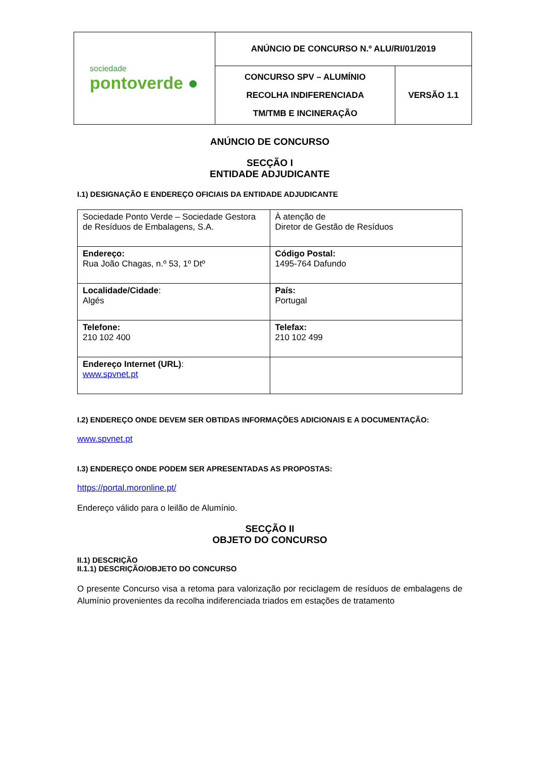| sociedade pontoverde ● | ANÚNCIO DE CONCURSO N.º ALU/RI/01/2019 | |
| | CONCURSO SPV – ALUMÍNIO RECOLHA INDIFERENCIADA TM/TMB E INCINERAÇÃO | VERSÃO 1.1 |
ANÚNCIO DE CONCURSO
SECÇÃO I
ENTIDADE ADJUDICANTE
I.1) DESIGNAÇÃO E ENDEREÇO OFICIAIS DA ENTIDADE ADJUDICANTE
| Sociedade Ponto Verde – Sociedade Gestora de Resíduos de Embalagens, S.A. | À atenção de Diretor de Gestão de Resíduos |
| Endereço: Rua João Chagas, n.º 53, 1º Dtº | Código Postal: 1495-764 Dafundo |
| Localidade/Cidade : Algés | País: Portugal |
| Telefone: 210 102 400 | Telefax: 210 102 499 |
| Endereço Internet (URL) : www.spvnet.pt | |
I.2) ENDEREÇO ONDE DEVEM SER OBTIDAS INFORMAÇÕES ADICIONAIS E A DOCUMENTAÇÃO:
www.spvnet.pt
I.3) ENDEREÇO ONDE PODEM SER APRESENTADAS AS PROPOSTAS:
https://portal.moronline.pt/
Endereço válido para o leilão de Alumínio.
SECÇÃO II
OBJETO DO CONCURSO
II.1) DESCRIÇÃO
II.1.1) DESCRIÇÃO/OBJETO DO CONCURSO
O presente Concurso visa a retoma para valorização por reciclagem de resíduos de embalagens de Alumínio provenientes da recolha indiferenciada triados em estações de tratamento